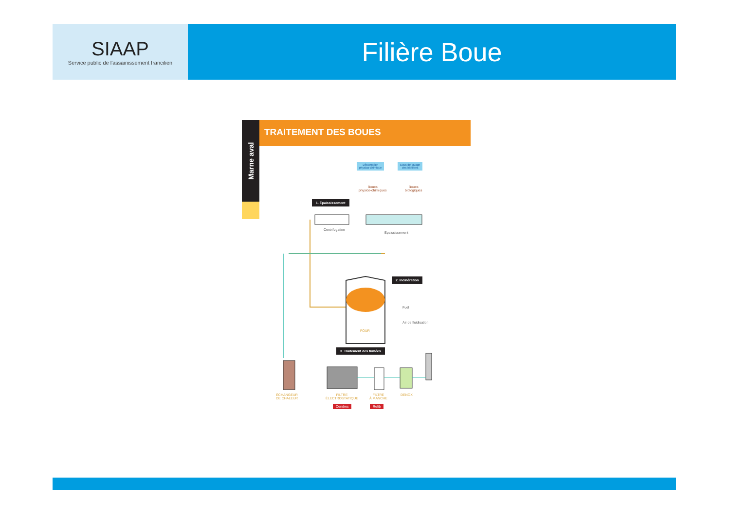SIAAP
Service public de l'assainissement francilien
Filière Boue
Marne aval
TRAITEMENT DES BOUES
Décantation
physico-chimique
Eaux de lavage
des biofiltres
Boues
physico-chimiques
Boues
biologiques
1. Épaississement
Centrifugation
Epaississement
2. Incinération
Fuel
Air de fluidisation
FOUR
3. Traitement des fumées
ÉCHANGEUR
DE CHALEUR
FILTRE
ÉLECTROSTATIQUE
FILTRE
À MANCHE
DENOX
Cendres Refib